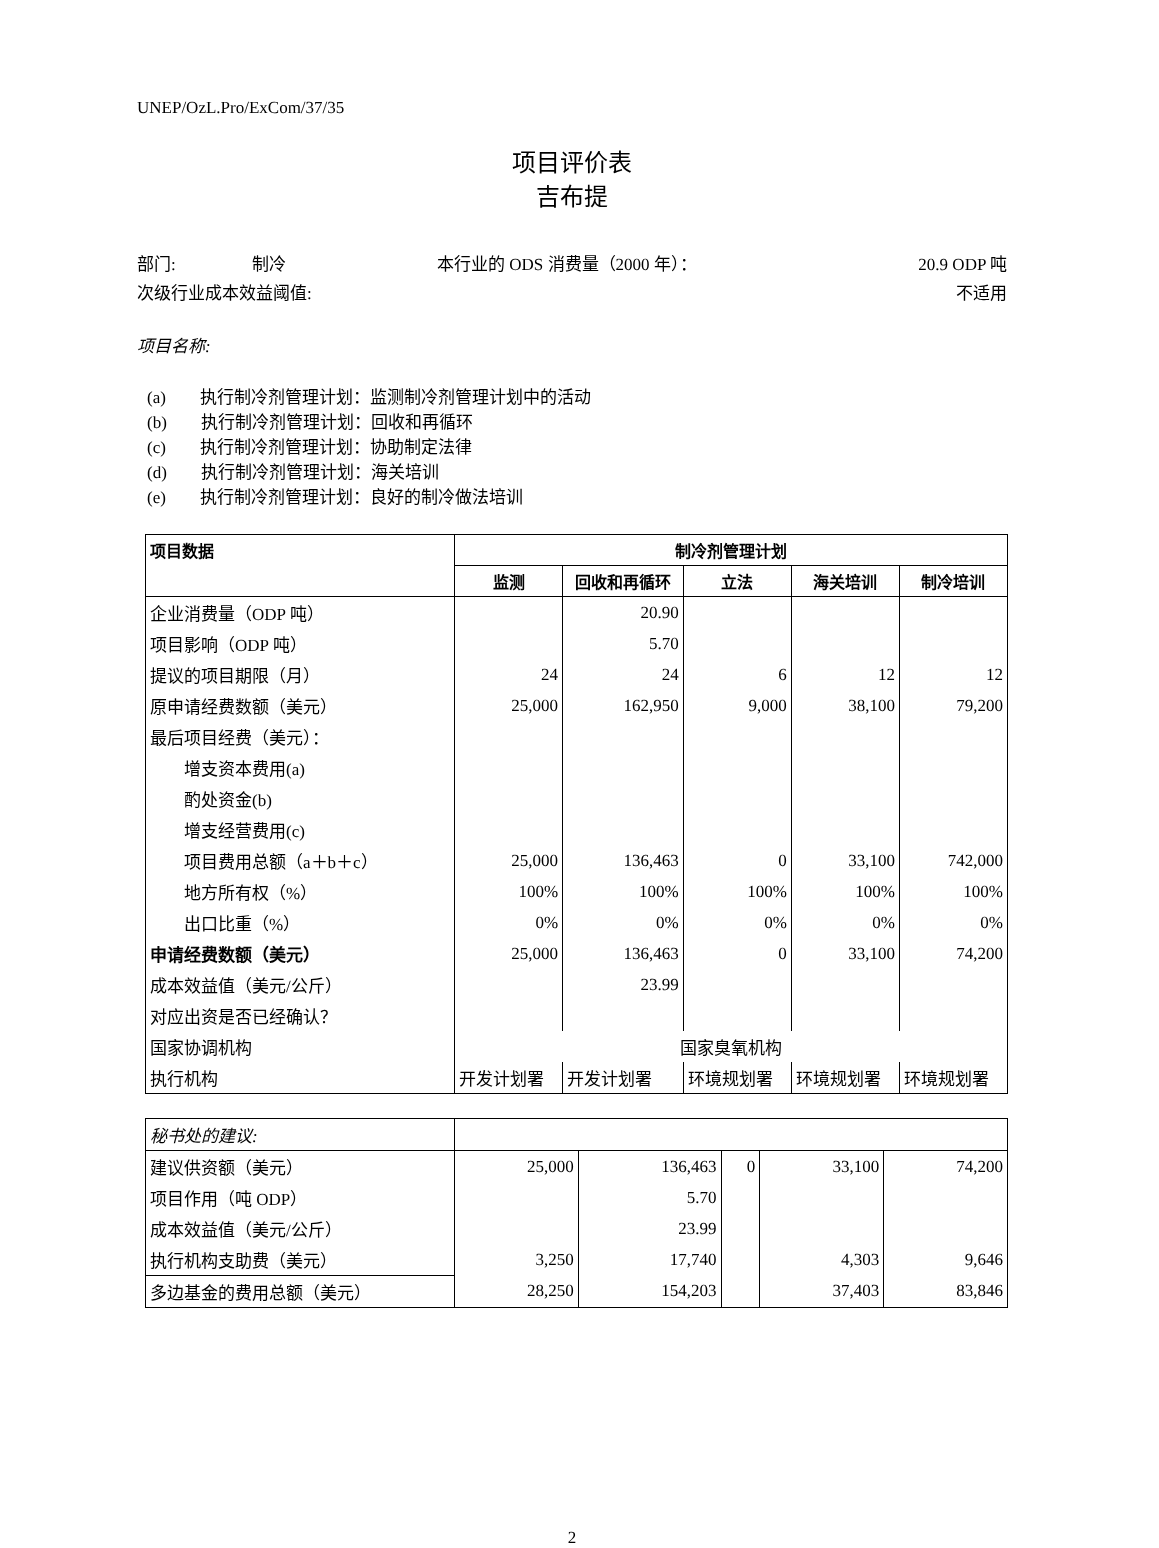UNEP/OzL.Pro/ExCom/37/35
项目评价表
吉布提
部门: 制冷 本行业的 ODS 消费量（2000 年）： 20.9 ODP 吨
次级行业成本效益阈值: 不适用
项目名称:
(a) 执行制冷剂管理计划：监测制冷剂管理计划中的活动
(b) 执行制冷剂管理计划：回收和再循环
(c) 执行制冷剂管理计划：协助制定法律
(d) 执行制冷剂管理计划：海关培训
(e) 执行制冷剂管理计划：良好的制冷做法培训
| 项目数据 | 制冷剂管理计划 | | | | |
| --- | --- | --- | --- | --- | --- |
| | 监测 | 回收和再循环 | 立法 | 海关培训 | 制冷培训 |
| 企业消费量（ODP 吨） | | 20.90 | | | |
| 项目影响（ODP 吨） | | 5.70 | | | |
| 提议的项目期限（月） | 24 | 24 | 6 | 12 | 12 |
| 原申请经费数额（美元） | 25,000 | 162,950 | 9,000 | 38,100 | 79,200 |
| 最后项目经费（美元）： | | | | | |
| 增支资本费用(a) | | | | | |
| 酌处资金(b) | | | | | |
| 增支经营费用(c) | | | | | |
| 项目费用总额（a＋b＋c） | 25,000 | 136,463 | 0 | 33,100 | 742,000 |
| 地方所有权（%） | 100% | 100% | 100% | 100% | 100% |
| 出口比重（%） | 0% | 0% | 0% | 0% | 0% |
| 申请经费数额（美元） | 25,000 | 136,463 | 0 | 33,100 | 74,200 |
| 成本效益值（美元/公斤） | | 23.99 | | | |
| 对应出资是否已经确认？ | | | | | |
| 国家协调机构 | 国家臭氧机构 | | | | |
| 执行机构 | 开发计划署 | 开发计划署 | 环境规划署 | 环境规划署 | 环境规划署 |
| 秘书处的建议: | | | | | |
| 建议供资额（美元） | 25,000 | 136,463 | 0 | 33,100 | 74,200 |
| 项目作用（吨 ODP） | | 5.70 | | | |
| 成本效益值（美元/公斤） | | 23.99 | | | |
| 执行机构支助费（美元） | 3,250 | 17,740 | | 4,303 | 9,646 |
| 多边基金的费用总额（美元） | 28,250 | 154,203 | | 37,403 | 83,846 |
2